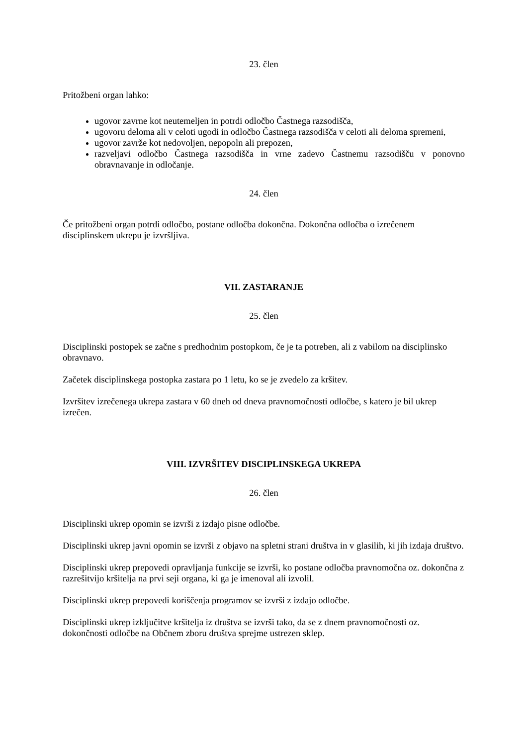23. člen
Pritožbeni organ lahko:
ugovor zavrne kot neutemeljen in potrdi odločbo Častnega razsodišča,
ugovoru deloma ali v celoti ugodi in odločbo Častnega razsodišča v celoti ali deloma spremeni,
ugovor zavrže kot nedovoljen, nepopoln ali prepozen,
razveljavi odločbo Častnega razsodišča in vrne zadevo Častnemu razsodišču v ponovno obravnavanje in odločanje.
24. člen
Če pritožbeni organ potrdi odločbo, postane odločba dokončna. Dokončna odločba o izrečenem disciplinskem ukrepu je izvršljiva.
VII. ZASTARANJE
25. člen
Disciplinski postopek se začne s predhodnim postopkom, če je ta potreben, ali z vabilom na disciplinsko obravnavo.
Začetek disciplinskega postopka zastara po 1 letu, ko se je zvedelo za kršitev.
Izvršitev izrečenega ukrepa zastara v 60 dneh od dneva pravnomočnosti odločbe, s katero je bil ukrep izrečen.
VIII. IZVRŠITEV DISCIPLINSKEGA UKREPA
26. člen
Disciplinski ukrep opomin se izvrši z izdajo pisne odločbe.
Disciplinski ukrep javni opomin se izvrši z objavo na spletni strani društva in v glasilih, ki jih izdaja društvo.
Disciplinski ukrep prepovedi opravljanja funkcije se izvrši, ko postane odločba pravnomočna oz. dokončna z razrešitvijo kršitelja na prvi seji organa, ki ga je imenoval ali izvolil.
Disciplinski ukrep prepovedi koriščenja programov se izvrši z izdajo odločbe.
Disciplinski ukrep izključitve kršitelja iz društva se izvrši tako, da se z dnem pravnomočnosti oz. dokončnosti odločbe na Občnem zboru društva sprejme ustrezen sklep.